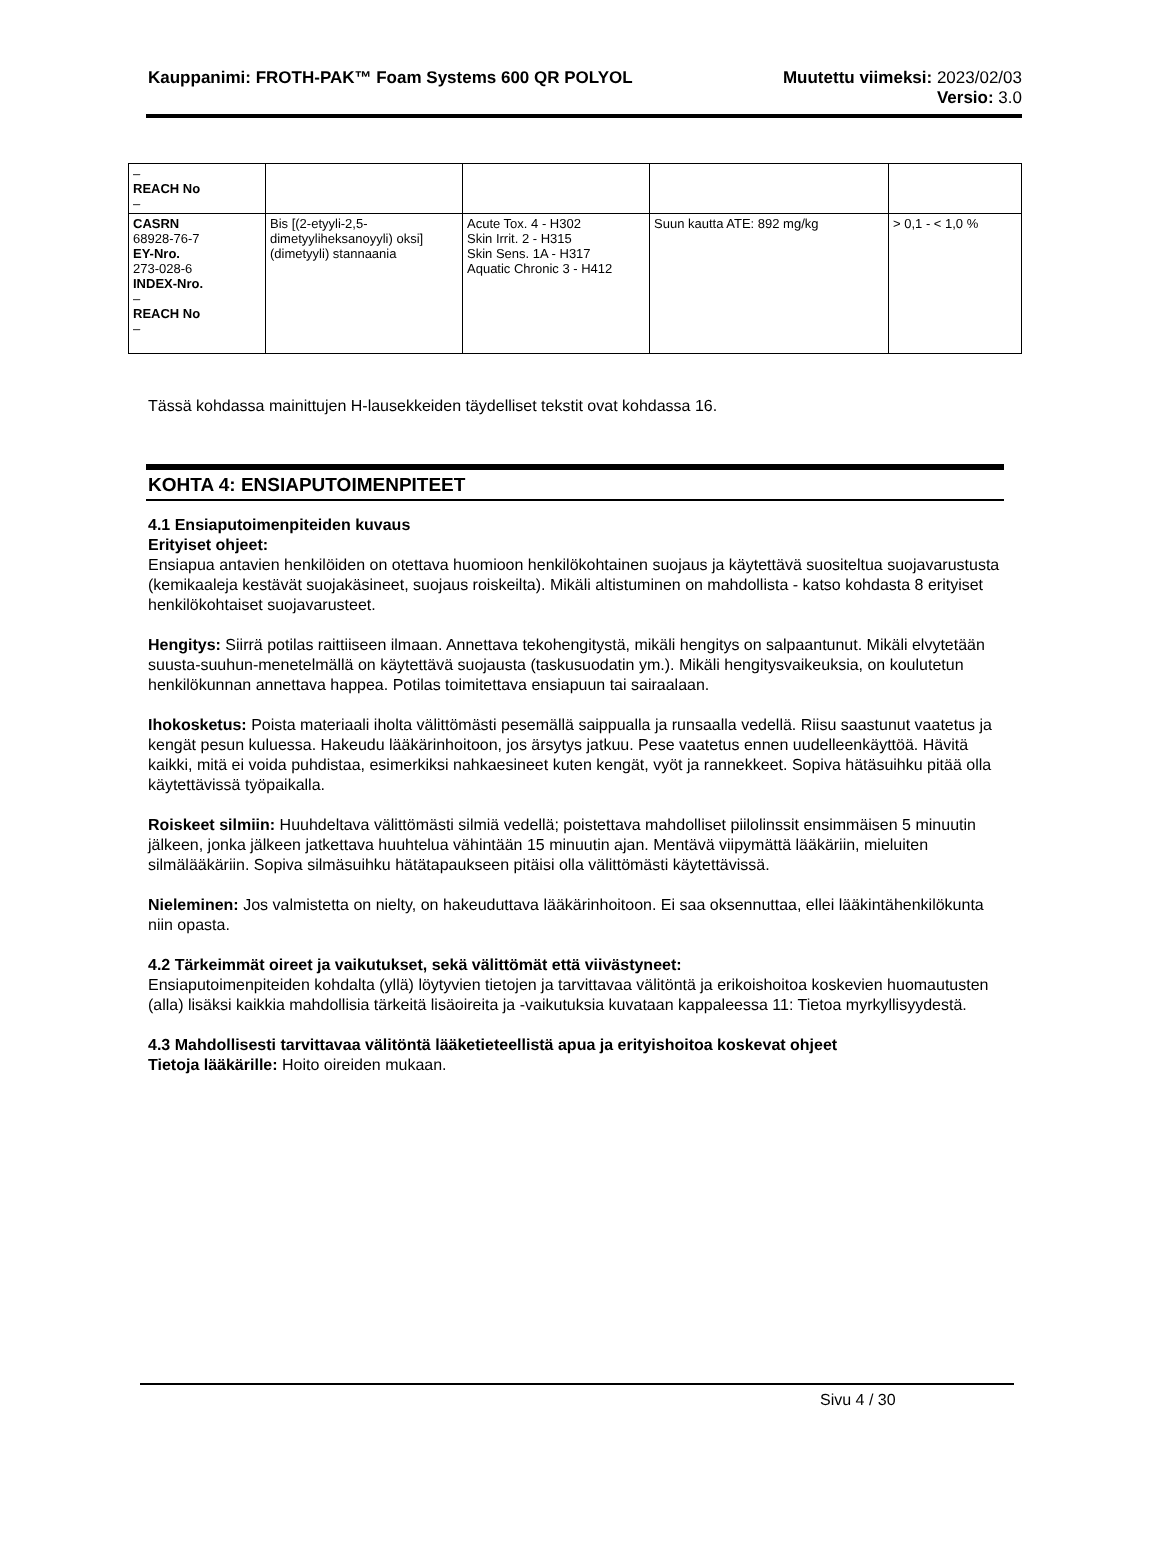Kauppanimi: FROTH-PAK™ Foam Systems 600 QR POLYOL
Muutettu viimeksi: 2023/02/03
Versio: 3.0
| – REACH No – | | | | |
| CASRN 68928-76-7 EY-Nro. 273-028-6 INDEX-Nro. – REACH No – | Bis [(2-etyyli-2,5-dimetyyliheksanoyyli) oksi] (dimetyyli) stannaania | Acute Tox. 4 - H302 Skin Irrit. 2 - H315 Skin Sens. 1A - H317 Aquatic Chronic 3 - H412 | Suun kautta ATE: 892 mg/kg | > 0,1 - < 1,0 % |
Tässä kohdassa mainittujen H-lausekkeiden täydelliset tekstit ovat kohdassa 16.
KOHTA 4: ENSIAPUTOIMENPITEET
4.1 Ensiaputoimenpiteiden kuvaus
Erityiset ohjeet:
Ensiapua antavien henkilöiden on otettava huomioon henkilökohtainen suojaus ja käytettävä suositeltua suojavarustusta (kemikaaleja kestävät suojakäsineet, suojaus roiskeilta). Mikäli altistuminen on mahdollista - katso kohdasta 8 erityiset henkilökohtaiset suojavarusteet.
Hengitys: Siirrä potilas raittiiseen ilmaan. Annettava tekohengitystä, mikäli hengitys on salpaantunut. Mikäli elvytetään suusta-suuhun-menetelmällä on käytettävä suojausta (taskusuodatin ym.). Mikäli hengitysvaikeuksia, on koulutetun henkilökunnan annettava happea. Potilas toimitettava ensiapuun tai sairaalaan.
Ihokosketus: Poista materiaali iholta välittömästi pesemällä saippualla ja runsaalla vedellä. Riisu saastunut vaatetus ja kengät pesun kuluessa. Hakeudu lääkärinhoitoon, jos ärsytys jatkuu. Pese vaatetus ennen uudelleenkäyttöä. Hävitä kaikki, mitä ei voida puhdistaa, esimerkiksi nahkaesineet kuten kengät, vyöt ja rannekkeet. Sopiva hätäsuihku pitää olla käytettävissä työpaikalla.
Roiskeet silmiin: Huuhdeltava välittömästi silmiä vedellä; poistettava mahdolliset piilolinssit ensimmäisen 5 minuutin jälkeen, jonka jälkeen jatkettava huuhtelua vähintään 15 minuutin ajan. Mentävä viipymättä lääkäriin, mieluiten silmälääkäriin. Sopiva silmäsuihku hätätapaukseen pitäisi olla välittömästi käytettävissä.
Nieleminen: Jos valmistetta on nielty, on hakeuduttava lääkärinhoitoon. Ei saa oksennuttaa, ellei lääkintähenkilökunta niin opasta.
4.2 Tärkeimmät oireet ja vaikutukset, sekä välittömät että viivästyneet:
Ensiaputoimenpiteiden kohdalta (yllä) löytyvien tietojen ja tarvittavaa välitöntä ja erikoishoitoa koskevien huomautusten (alla) lisäksi kaikkia mahdollisia tärkeitä lisäoireita ja -vaikutuksia kuvataan kappaleessa 11: Tietoa myrkyllisyydestä.
4.3 Mahdollisesti tarvittavaa välitöntä lääketieteellistä apua ja erityishoitoa koskevat ohjeet
Tietoja lääkärille: Hoito oireiden mukaan.
Sivu 4 / 30